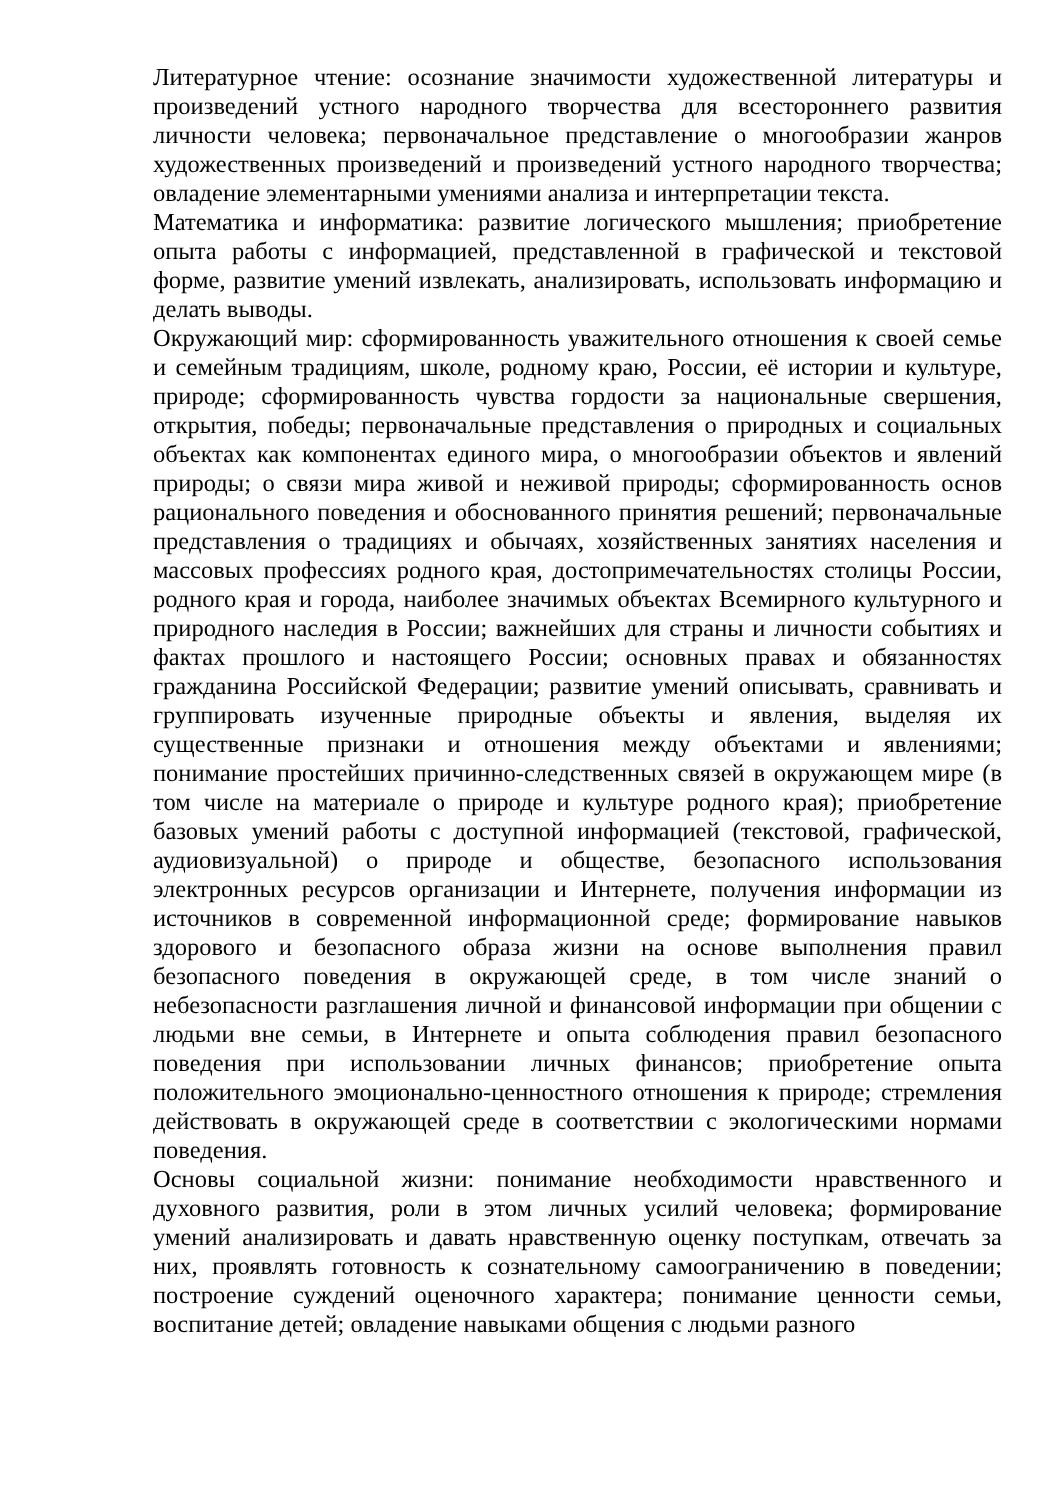Литературное чтение: осознание значимости художественной литературы и произведений устного народного творчества для всестороннего развития личности человека; первоначальное представление о многообразии жанров художественных произведений и произведений устного народного творчества; овладение элементарными умениями анализа и интерпретации текста.
Математика и информатика: развитие логического мышления; приобретение опыта работы с информацией, представленной в графической и текстовой форме, развитие умений извлекать, анализировать, использовать информацию и делать выводы.
Окружающий мир: сформированность уважительного отношения к своей семье и семейным традициям, школе, родному краю, России, её истории и культуре, природе; сформированность чувства гордости за национальные свершения, открытия, победы; первоначальные представления о природных и социальных объектах как компонентах единого мира, о многообразии объектов и явлений природы; о связи мира живой и неживой природы; сформированность основ рационального поведения и обоснованного принятия решений; первоначальные представления о традициях и обычаях, хозяйственных занятиях населения и массовых профессиях родного края, достопримечательностях столицы России, родного края и города, наиболее значимых объектах Всемирного культурного и природного наследия в России; важнейших для страны и личности событиях и фактах прошлого и настоящего России; основных правах и обязанностях гражданина Российской Федерации; развитие умений описывать, сравнивать и группировать изученные природные объекты и явления, выделяя их существенные признаки и отношения между объектами и явлениями; понимание простейших причинно-следственных связей в окружающем мире (в том числе на материале о природе и культуре родного края); приобретение базовых умений работы с доступной информацией (текстовой, графической, аудиовизуальной) о природе и обществе, безопасного использования электронных ресурсов организации и Интернете, получения информации из источников в современной информационной среде; формирование навыков здорового и безопасного образа жизни на основе выполнения правил безопасного поведения в окружающей среде, в том числе знаний о небезопасности разглашения личной и финансовой информации при общении с людьми вне семьи, в Интернете и опыта соблюдения правил безопасного поведения при использовании личных финансов; приобретение опыта положительного эмоционально-ценностного отношения к природе; стремления действовать в окружающей среде в соответствии с экологическими нормами поведения.
Основы социальной жизни: понимание необходимости нравственного и духовного развития, роли в этом личных усилий человека; формирование умений анализировать и давать нравственную оценку поступкам, отвечать за них, проявлять готовность к сознательному самоограничению в поведении; построение суждений оценочного характера; понимание ценности семьи, воспитание детей; овладение навыками общения с людьми разного